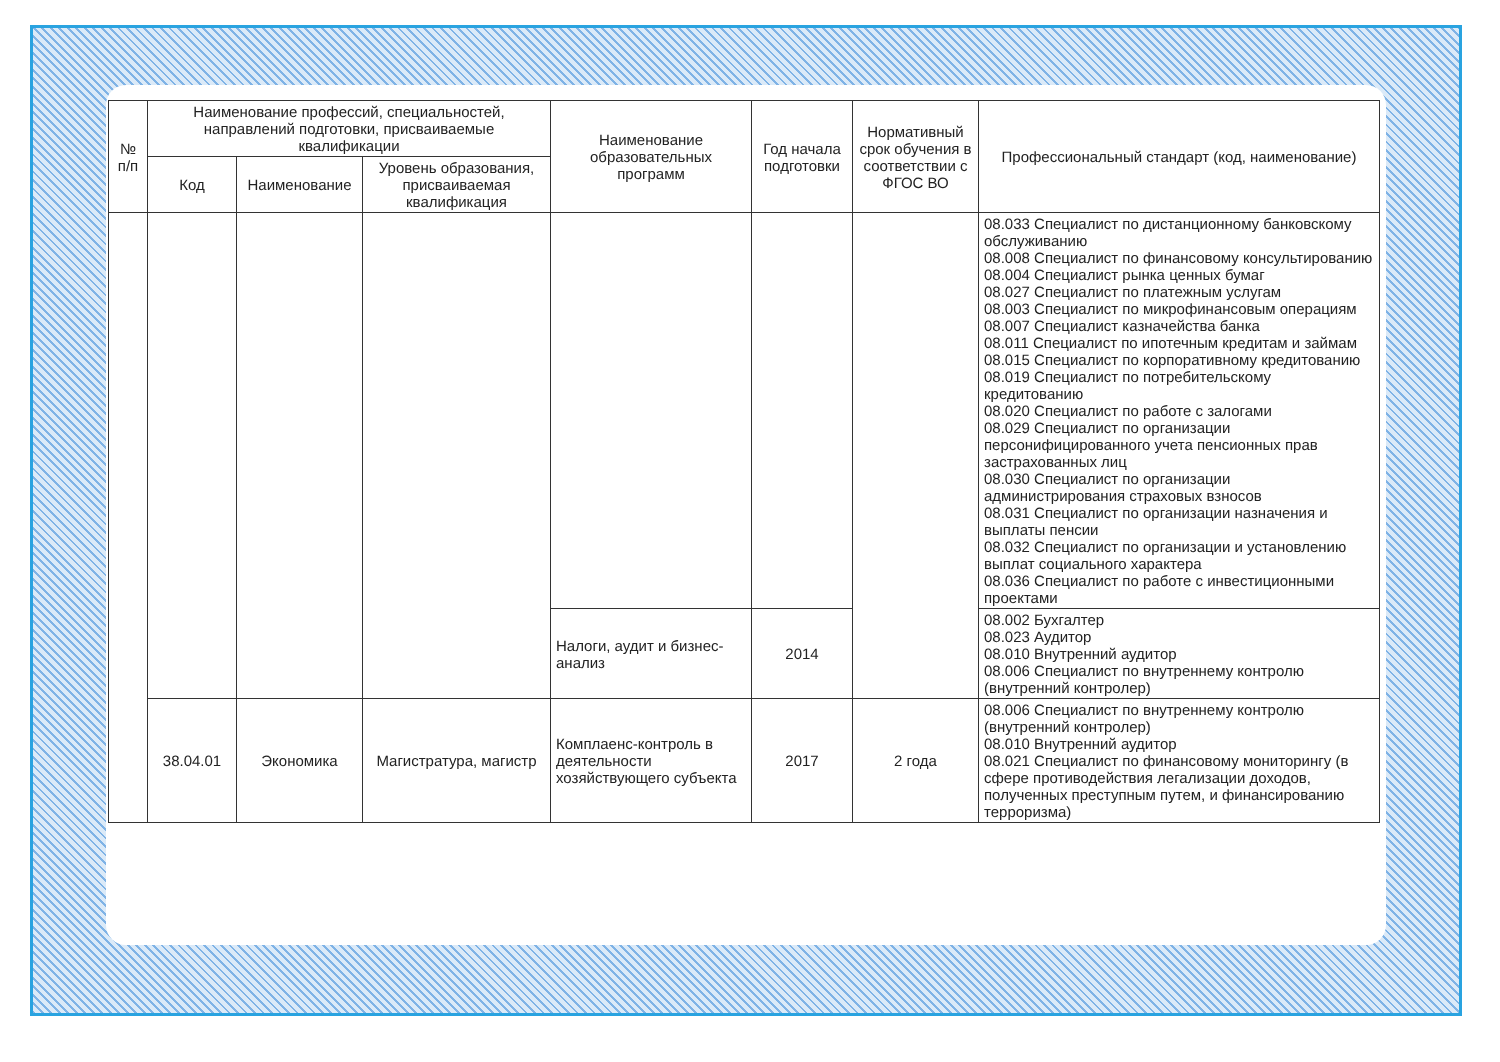| № п/п | Наименование профессий, специальностей, направлений подготовки, присваиваемые квалификации | | | Наименование образовательных программ | Год начала подготовки | Нормативный срок обучения в соответствии с ФГОС ВО | Профессиональный стандарт (код, наименование) |
| --- | --- | --- | --- | --- | --- | --- | --- |
| | Код | Наименование | Уровень образования, присваиваемая квалификация | | | | |
| | | | | | | | 08.033 Специалист по дистанционному банковскому обслуживанию 08.008 Специалист по финансовому консультированию 08.004 Специалист рынка ценных бумаг 08.027 Специалист по платежным услугам 08.003 Специалист по микрофинансовым операциям 08.007 Специалист казначейства банка 08.011 Специалист по ипотечным кредитам и займам 08.015 Специалист по корпоративному кредитованию 08.019 Специалист по потребительскому кредитованию 08.020 Специалист по работе с залогами 08.029 Специалист по организации персонифицированного учета пенсионных прав застрахованных лиц 08.030 Специалист по организации администрирования страховых взносов 08.031 Специалист по организации назначения и выплаты пенсии 08.032 Специалист по организации и установлению выплат социального характера 08.036 Специалист по работе с инвестиционными проектами |
| | | | | Налоги, аудит и бизнес-анализ | 2014 | | 08.002 Бухгалтер 08.023 Аудитор 08.010 Внутренний аудитор 08.006 Специалист по внутреннему контролю (внутренний контролер) |
| | 38.04.01 | Экономика | Магистратура, магистр | Комплаенс-контроль в деятельности хозяйствующего субъекта | 2017 | 2 года | 08.006 Специалист по внутреннему контролю (внутренний контролер) 08.010 Внутренний аудитор 08.021 Специалист по финансовому мониторингу (в сфере противодействия легализации доходов, полученных преступным путем, и финансированию терроризма) |